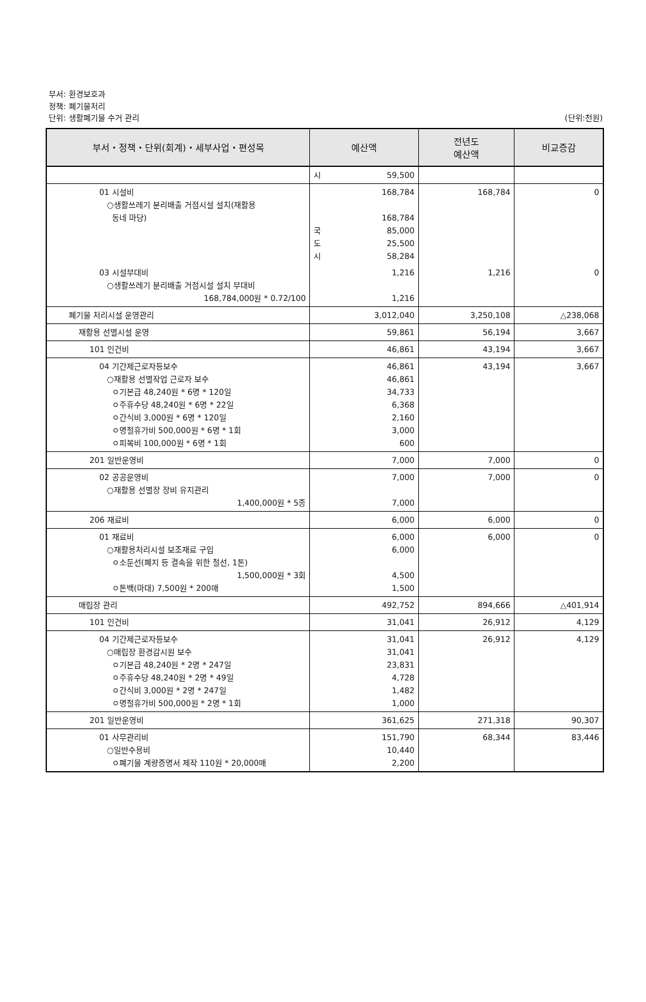부서: 환경보호과
정책: 폐기물처리
단위: 생활폐기물 수거 관리
(단위:천원)
| 부서・정책・단위(회계)・세부사업・편성목 | 예산액 | 전년도 예산액 | 비교증감 |
| --- | --- | --- | --- |
| | 시 59,500 | | |
| 01 시설비 ○생활쓰레기 분리배출 거점시설 설치(재활용 동네 마당) | 168,784 168,784 국 85,000 도 25,500 시 58,284 | 168,784 | 0 |
| 03 시설부대비 ○생활쓰레기 분리배출 거점시설 설치 부대비 168,784,000원 * 0.72/100 | 1,216 1,216 | 1,216 | 0 |
| 폐기물 처리시설 운영관리 | 3,012,040 | 3,250,108 | △238,068 |
| 재활용 선별시설 운영 | 59,861 | 56,194 | 3,667 |
| 101 인건비 | 46,861 | 43,194 | 3,667 |
| 04 기간제근로자등보수 ○재활용 선별작업 근로자 보수 ㅇ기본급 48,240원 * 6명 * 120일 ㅇ주휴수당 48,240원 * 6명 * 22일 ㅇ간식비 3,000원 * 6명 * 120일 ㅇ명절휴가비 500,000원 * 6명 * 1회 ㅇ피복비 100,000원 * 6명 * 1회 | 46,861 46,861 34,733 6,368 2,160 3,000 600 | 43,194 | 3,667 |
| 201 일반운영비 | 7,000 | 7,000 | 0 |
| 02 공공운영비 ○재활용 선별장 장비 유지관리 1,400,000원 * 5종 | 7,000 7,000 | 7,000 | 0 |
| 206 재료비 | 6,000 | 6,000 | 0 |
| 01 재료비 ○재활용처리시설 보조재료 구입 ㅇ소둔선(폐지 등 결속을 위한 철선, 1톤) 1,500,000원 * 3회 ㅇ톤백(마대) 7,500원 * 200매 | 6,000 6,000 4,500 1,500 | 6,000 | 0 |
| 매립장 관리 | 492,752 | 894,666 | △401,914 |
| 101 인건비 | 31,041 | 26,912 | 4,129 |
| 04 기간제근로자등보수 ○매립장 환경감시원 보수 ㅇ기본급 48,240원 * 2명 * 247일 ㅇ주휴수당 48,240원 * 2명 * 49일 ㅇ간식비 3,000원 * 2명 * 247일 ㅇ명절휴가비 500,000원 * 2명 * 1회 | 31,041 31,041 23,831 4,728 1,482 1,000 | 26,912 | 4,129 |
| 201 일반운영비 | 361,625 | 271,318 | 90,307 |
| 01 사무관리비 ○일반수용비 ㅇ폐기물 계량증명서 제작 110원 * 20,000매 | 151,790 10,440 2,200 | 68,344 | 83,446 |